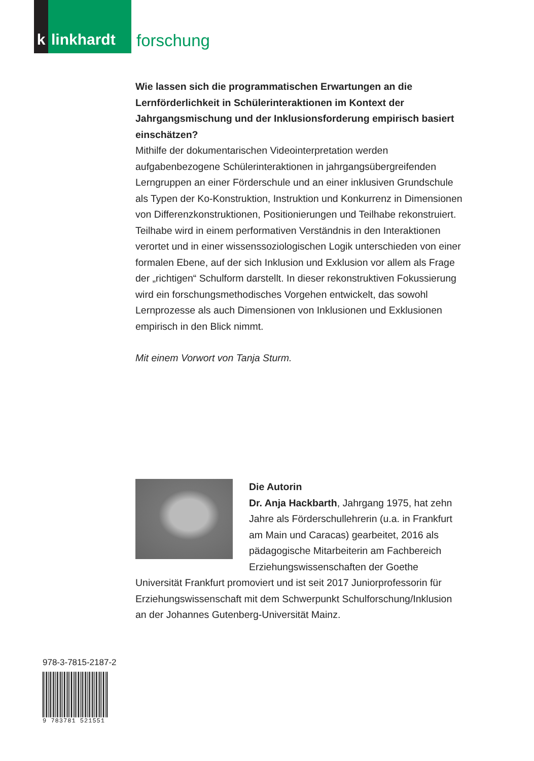k
linkhardt
forschung
Wie lassen sich die programmatischen Erwartungen an die Lernförderlichkeit in Schülerinteraktionen im Kontext der Jahrgangsmischung und der Inklusionsforderung empirisch basiert einschätzen?
Mithilfe der dokumentarischen Videointerpretation werden aufgabenbezogene Schülerinteraktionen in jahrgangsübergreifenden Lerngruppen an einer Förderschule und an einer inklusiven Grundschule als Typen der Ko-Konstruktion, Instruktion und Konkurrenz in Dimensionen von Differenzkonstruktionen, Positionierungen und Teilhabe rekonstruiert. Teilhabe wird in einem performativen Verständnis in den Interaktionen verortet und in einer wissenssoziologischen Logik unterschieden von einer formalen Ebene, auf der sich Inklusion und Exklusion vor allem als Frage der „richtigen“ Schulform darstellt. In dieser rekonstruktiven Fokussierung wird ein forschungsmethodisches Vorgehen entwickelt, das sowohl Lernprozesse als auch Dimensionen von Inklusionen und Exklusionen empirisch in den Blick nimmt.
Mit einem Vorwort von Tanja Sturm.
Die Autorin
Dr. Anja Hackbarth, Jahrgang 1975, hat zehn Jahre als Förderschullehrerin (u.a. in Frankfurt am Main und Caracas) gearbeitet, 2016 als pädagogische Mitarbeiterin am Fachbereich Erziehungswissenschaften der Goethe Universität Frankfurt promoviert und ist seit 2017 Juniorprofessorin für Erziehungswissenschaft mit dem Schwerpunkt Schulforschung/Inklusion an der Johannes Gutenberg-Universität Mainz.
978-3-7815-2187-2
9 783781 521551